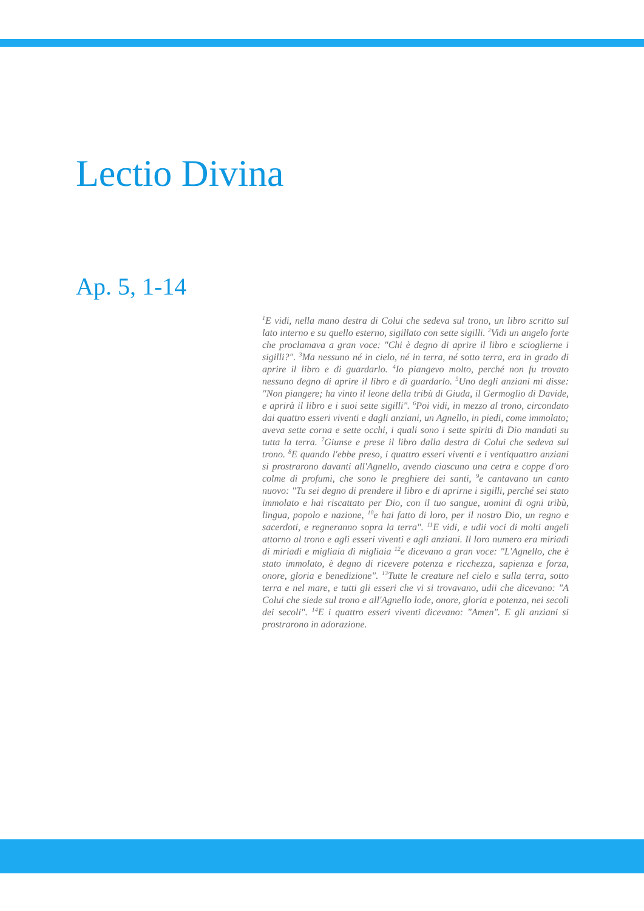Lectio Divina
Ap. 5, 1-14
<sup>1</sup> E vidi, nella mano destra di Colui che sedeva sul trono, un libro scritto sul lato interno e su quello esterno, sigillato con sette sigilli. <sup>2</sup>Vidi un angelo forte che proclamava a gran voce: "Chi è degno di aprire il libro e scioglierne i sigilli?". <sup>3</sup>Ma nessuno né in cielo, né in terra, né sotto terra, era in grado di aprire il libro e di guardarlo. <sup>4</sup>Io piangevo molto, perché non fu trovato nessuno degno di aprire il libro e di guardarlo. <sup>5</sup>Uno degli anziani mi disse: "Non piangere; ha vinto il leone della tribù di Giuda, il Germoglio di Davide, e aprirà il libro e i suoi sette sigilli". <sup>6</sup>Poi vidi, in mezzo al trono, circondato dai quattro esseri viventi e dagli anziani, un Agnello, in piedi, come immolato; aveva sette corna e sette occhi, i quali sono i sette spiriti di Dio mandati su tutta la terra. <sup>7</sup>Giunse e prese il libro dalla destra di Colui che sedeva sul trono. <sup>8</sup>E quando l'ebbe preso, i quattro esseri viventi e i ventiquattro anziani si prostrarono davanti all'Agnello, avendo ciascuno una cetra e coppe d'oro colme di profumi, che sono le preghiere dei santi, <sup>9</sup>e cantavano un canto nuovo: "Tu sei degno di prendere il libro e di aprirne i sigilli, perché sei stato immolato e hai riscattato per Dio, con il tuo sangue, uomini di ogni tribù, lingua, popolo e nazione, <sup>10</sup>e hai fatto di loro, per il nostro Dio, un regno e sacerdoti, e regneranno sopra la terra". <sup>11</sup>E vidi, e udii voci di molti angeli attorno al trono e agli esseri viventi e agli anziani. Il loro numero era miriadi di miriadi e migliaia di migliaia <sup>12</sup>e dicevano a gran voce: "L'Agnello, che è stato immolato, è degno di ricevere potenza e ricchezza, sapienza e forza, onore, gloria e benedizione". <sup>13</sup>Tutte le creature nel cielo e sulla terra, sotto terra e nel mare, e tutti gli esseri che vi si trovavano, udii che dicevano: "A Colui che siede sul trono e all'Agnello lode, onore, gloria e potenza, nei secoli dei secoli". <sup>14</sup>E i quattro esseri viventi dicevano: "Amen". E gli anziani si prostrarono in adorazione.